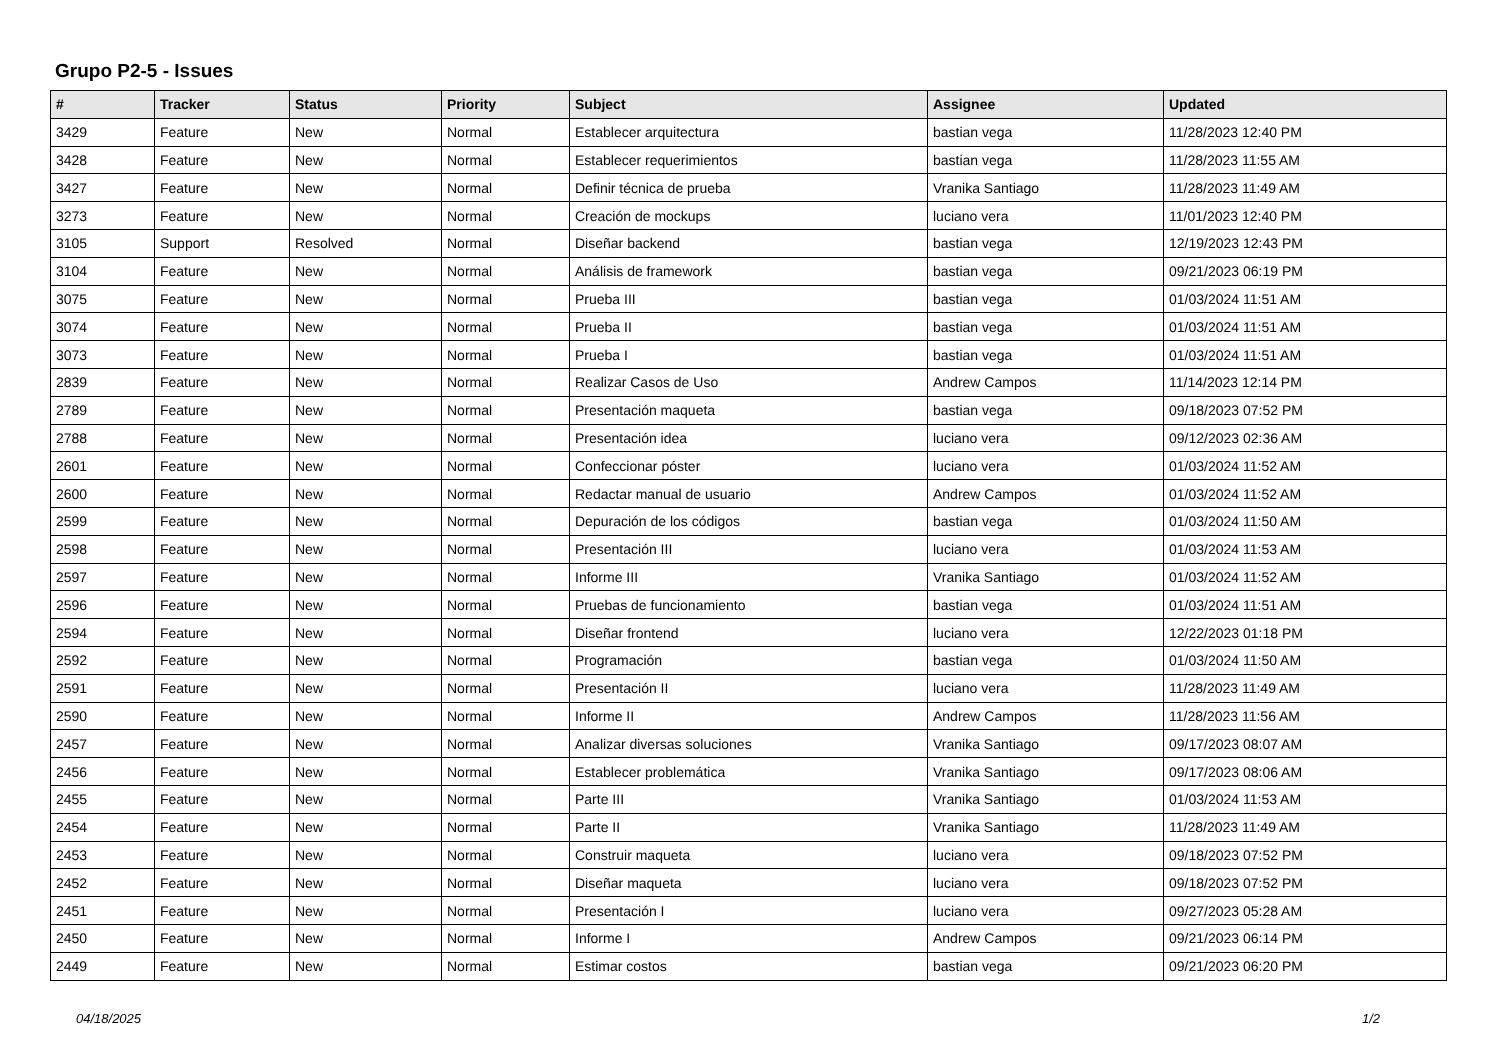Grupo P2-5 - Issues
| # | Tracker | Status | Priority | Subject | Assignee | Updated |
| --- | --- | --- | --- | --- | --- | --- |
| 3429 | Feature | New | Normal | Establecer arquitectura | bastian vega | 11/28/2023 12:40 PM |
| 3428 | Feature | New | Normal | Establecer requerimientos | bastian vega | 11/28/2023 11:55 AM |
| 3427 | Feature | New | Normal | Definir técnica de prueba | Vranika Santiago | 11/28/2023 11:49 AM |
| 3273 | Feature | New | Normal | Creación de mockups | luciano vera | 11/01/2023 12:40 PM |
| 3105 | Support | Resolved | Normal | Diseñar backend | bastian vega | 12/19/2023 12:43 PM |
| 3104 | Feature | New | Normal | Análisis de framework | bastian vega | 09/21/2023 06:19 PM |
| 3075 | Feature | New | Normal | Prueba III | bastian vega | 01/03/2024 11:51 AM |
| 3074 | Feature | New | Normal | Prueba II | bastian vega | 01/03/2024 11:51 AM |
| 3073 | Feature | New | Normal | Prueba I | bastian vega | 01/03/2024 11:51 AM |
| 2839 | Feature | New | Normal | Realizar Casos de Uso | Andrew Campos | 11/14/2023 12:14 PM |
| 2789 | Feature | New | Normal | Presentación maqueta | bastian vega | 09/18/2023 07:52 PM |
| 2788 | Feature | New | Normal | Presentación idea | luciano vera | 09/12/2023 02:36 AM |
| 2601 | Feature | New | Normal | Confeccionar póster | luciano vera | 01/03/2024 11:52 AM |
| 2600 | Feature | New | Normal | Redactar manual de usuario | Andrew Campos | 01/03/2024 11:52 AM |
| 2599 | Feature | New | Normal | Depuración de los códigos | bastian vega | 01/03/2024 11:50 AM |
| 2598 | Feature | New | Normal | Presentación III | luciano vera | 01/03/2024 11:53 AM |
| 2597 | Feature | New | Normal | Informe III | Vranika Santiago | 01/03/2024 11:52 AM |
| 2596 | Feature | New | Normal | Pruebas de funcionamiento | bastian vega | 01/03/2024 11:51 AM |
| 2594 | Feature | New | Normal | Diseñar frontend | luciano vera | 12/22/2023 01:18 PM |
| 2592 | Feature | New | Normal | Programación | bastian vega | 01/03/2024 11:50 AM |
| 2591 | Feature | New | Normal | Presentación II | luciano vera | 11/28/2023 11:49 AM |
| 2590 | Feature | New | Normal | Informe II | Andrew Campos | 11/28/2023 11:56 AM |
| 2457 | Feature | New | Normal | Analizar diversas soluciones | Vranika Santiago | 09/17/2023 08:07 AM |
| 2456 | Feature | New | Normal | Establecer problemática | Vranika Santiago | 09/17/2023 08:06 AM |
| 2455 | Feature | New | Normal | Parte III | Vranika Santiago | 01/03/2024 11:53 AM |
| 2454 | Feature | New | Normal | Parte II | Vranika Santiago | 11/28/2023 11:49 AM |
| 2453 | Feature | New | Normal | Construir maqueta | luciano vera | 09/18/2023 07:52 PM |
| 2452 | Feature | New | Normal | Diseñar maqueta | luciano vera | 09/18/2023 07:52 PM |
| 2451 | Feature | New | Normal | Presentación I | luciano vera | 09/27/2023 05:28 AM |
| 2450 | Feature | New | Normal | Informe I | Andrew Campos | 09/21/2023 06:14 PM |
| 2449 | Feature | New | Normal | Estimar costos | bastian vega | 09/21/2023 06:20 PM |
04/18/2025 1/2